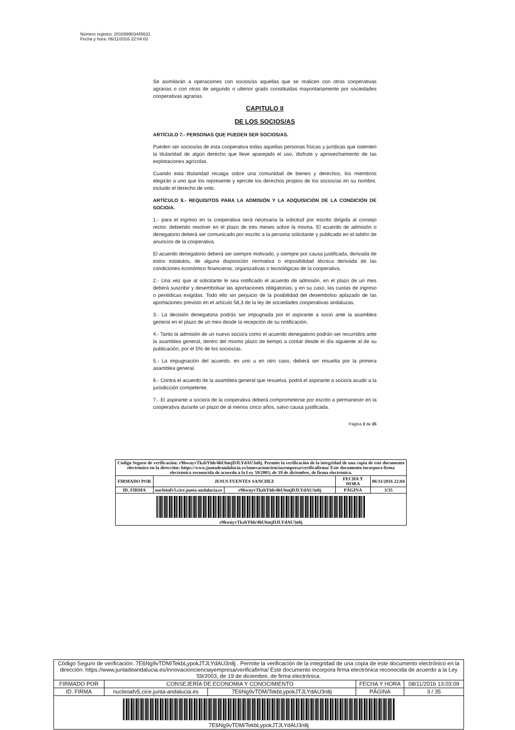Número registro: 201699903445631
Fecha y hora: 06/11/2016 22:04:02
Se asimilarán a operaciones con socios/as aquellas que se realicen con otras cooperativas agrarias o con otras de segundo o ulterior grado constituidas mayoritariamente por sociedades cooperativas agrarias.
CAPITULO II
DE LOS SOCIOS/AS
ARTÍCULO 7.- PERSONAS QUE PUEDEN SER SOCIOS/AS.
Pueden ser socios/as de esta cooperativa todas aquellas personas físicas y jurídicas que ostenten la titularidad de algún derecho que lleve aparejado el uso, disfrute y aprovechamiento de las explotaciones agrícolas.
Cuando esta titularidad recaiga sobre una comunidad de bienes y derechos, los miembros elegirán a uno que los represente y ejercite los derechos propios de los socios/as en su nombre, incluido el derecho de voto.
ARTÍCULO 8.- REQUISITOS PARA LA ADMISIÓN Y LA ADQUISICIÓN DE LA CONDICIÓN DE SOCIO/A.
1.- para el ingreso en la cooperativa será necesaria la solicitud por escrito dirigida al consejo rector, debiendo resolver en el plazo de tres meses sobre la misma. El acuerdo de admisión o denegatorio deberá ser comunicado por escrito a la persona solicitante y publicado en el tablón de anuncios de la cooperativa.
El acuerdo denegatorio deberá ser siempre motivado, y siempre por causa justificada, derivada de estos estatutos, de alguna disposición normativa o imposibilidad técnica derivada de las condiciones económico financieras, organizativas o tecnológicas de la cooperativa.
2.- Una vez que al solicitante le sea notificado el acuerdo de admisión, en el plazo de un mes deberá suscribir y desembolsar las aportaciones obligatorias, y en su caso, las cuotas de ingreso o periódicas exigidas. Todo ello sin perjuicio de la posibilidad del desembolso aplazado de las aportaciones previsto en el artículo 58,3 de la ley de sociedades cooperativas andaluzas.
3.- La decisión denegatoria podrás ser impugnada por el aspirante a socio ante la asamblea general en el plazo de un mes desde la recepción de su notificación.
4.- Tanto la admisión de un nuevo socio/a como el acuerdo denegatorio podrán ser recurridos ante la asamblea general, dentro del mismo plazo de tiempo a contar desde el día siguiente al de su publicación, por el 5% de los socios/as.
5.- La impugnación del acuerdo, en uno u en otro caso, deberá ser resuelta por la primera asamblea general.
6.- Contra el acuerdo de la asamblea general que resuelva, podrá el aspirante a socio/a acudir a la jurisdicción competente.
7.- El aspirante a socio/a de la cooperativa deberá comprometerse por escrito a permanecer en la cooperativa durante un plazo de al menos cinco años, salvo causa justificada.
Página 3 de 35
| Código Seguro de verificación: r9hwnyvTkzbYhh/4hU6mjDJLYdAU3n8j. Permite la verificación de la integridad de una copia de este documento electrónico en la dirección: https://www.juntadeandalucia.es/innovacioncienciayempresa/verificafirma/ Este documento incorpora firma electrónica reconocida de acuerdo a la Ley 59/2003, de 19 de diciembre, de firma electrónica. | | | | |
| FIRMADO POR | JESUS FUENTES SANCHEZ | | FECHA Y HORA | 06/11/2016 22:04 |
| ID. FIRMA | nucleoafv5.cice.junta-andalucia.es | r9hwnyvTkzbYhh/4hU6mjDJLYdAU3n8j | PÁGINA | 3/35 |
| r9hwnyvTkzbYhh/4hU6mjDJLYdAU3n8j | | | | |
| Código Seguro de verificación: 7E6Ng9vTDM/TekbLypokJTJLYdAU3n8j . Permite la verificación de la integridad de una copia de este documento electrónico en la dirección: https://www.juntadeandalucia.es/innovacioncienciayempresa/verificafirma/ Este documento incorpora firma electrónica reconocida de acuerdo a la Ley 59/2003, de 19 de diciembre, de firma electrónica. | | | | |
| FIRMADO POR | CONSEJERÍA DE ECONOMIA Y CONOCIMIENTO | | FECHA Y HORA | 08/11/2016 13:03:09 |
| ID. FIRMA | nucleoafv5.cice.junta-andalucia.es | 7E6Ng9vTDM/TekbLypokJTJLYdAU3n8j | PÁGINA | 3 / 35 |
| 7E6Ng9vTDM/TekbLypokJTJLYdAU3n8j | | | | |